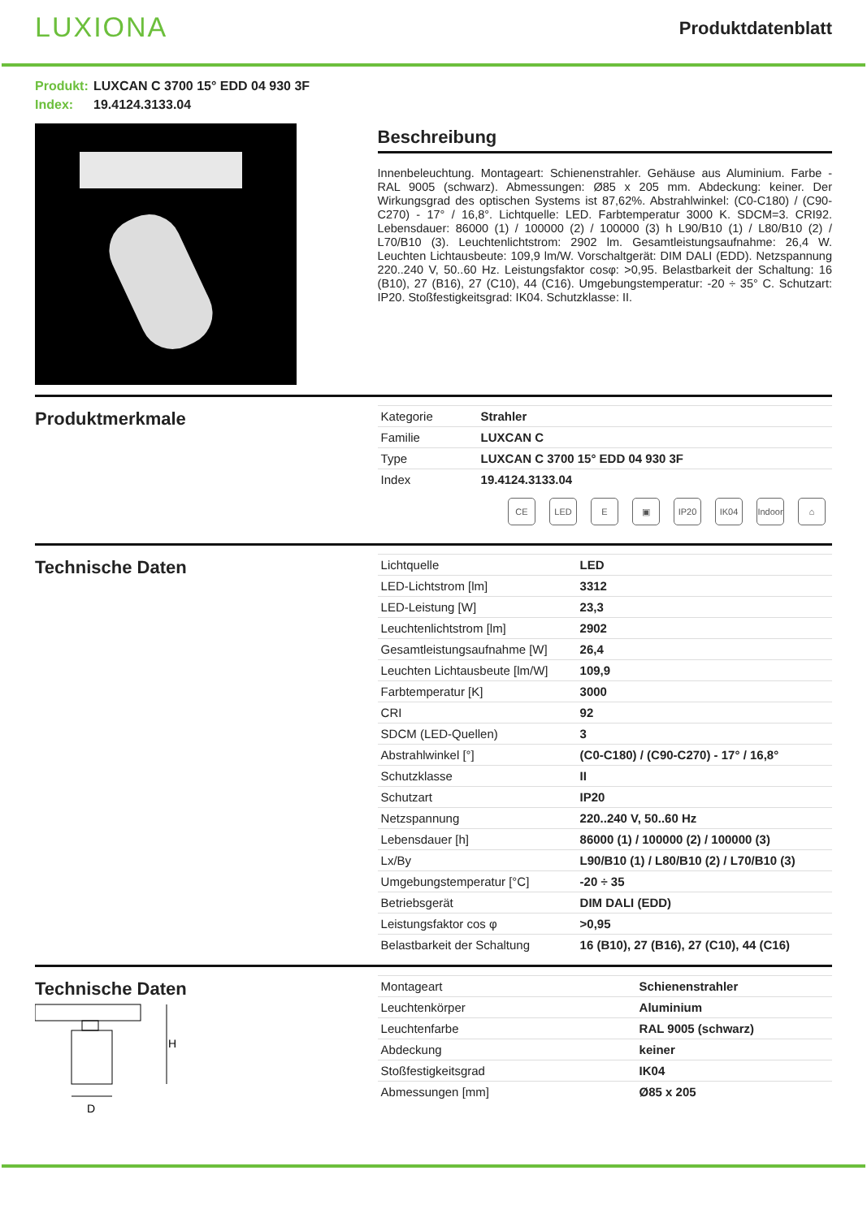LUXIONA
Produktdatenblatt
Produkt: LUXCAN C 3700 15° EDD 04 930 3F
Index: 19.4124.3133.04
Beschreibung
Innenbeleuchtung. Montageart: Schienenstrahler. Gehäuse aus Aluminium. Farbe - RAL 9005 (schwarz). Abmessungen: Ø85 x 205 mm. Abdeckung: keiner. Der Wirkungsgrad des optischen Systems ist 87,62%. Abstrahlwinkel: (C0-C180) / (C90-C270) - 17° / 16,8°. Lichtquelle: LED. Farbtemperatur 3000 K. SDCM=3. CRI92. Lebensdauer: 86000 (1) / 100000 (2) / 100000 (3) h L90/B10 (1) / L80/B10 (2) / L70/B10 (3). Leuchtenlichtstrom: 2902 lm. Gesamtleistungsaufnahme: 26,4 W. Leuchten Lichtausbeute: 109,9 lm/W. Vorschaltgerät: DIM DALI (EDD). Netzspannung 220..240 V, 50..60 Hz. Leistungsfaktor cosφ: >0,95. Belastbarkeit der Schaltung: 16 (B10), 27 (B16), 27 (C10), 44 (C16). Umgebungstemperatur: -20 ÷ 35° C. Schutzart: IP20. Stoßfestigkeitsgrad: IK04. Schutzklasse: II.
Produktmerkmale
| Kategorie | Strahler |
| Familie | LUXCAN C |
| Type | LUXCAN C 3700 15° EDD 04 930 3F |
| Index | 19.4124.3133.04 |
CE LED E ▣ IP20 IK04 Indoor
⌂
Technische Daten
| Lichtquelle | LED |
| LED-Lichtstrom [lm] | 3312 |
| LED-Leistung [W] | 23,3 |
| Leuchtenlichtstrom [lm] | 2902 |
| Gesamtleistungsaufnahme [W] | 26,4 |
| Leuchten Lichtausbeute [lm/W] | 109,9 |
| Farbtemperatur [K] | 3000 |
| CRI | 92 |
| SDCM (LED-Quellen) | 3 |
| Abstrahlwinkel [°] | (C0-C180) / (C90-C270) - 17° / 16,8° |
| Schutzklasse | II |
| Schutzart | IP20 |
| Netzspannung | 220..240 V, 50..60 Hz |
| Lebensdauer [h] | 86000 (1) / 100000 (2) / 100000 (3) |
| Lx/By | L90/B10 (1) / L80/B10 (2) / L70/B10 (3) |
| Umgebungstemperatur [°C] | -20 ÷ 35 |
| Betriebsgerät | DIM DALI (EDD) |
| Leistungsfaktor cos φ | >0,95 |
| Belastbarkeit der Schaltung | 16 (B10), 27 (B16), 27 (C10), 44 (C16) |
Technische Daten
H
D
| Montageart | Schienenstrahler |
| Leuchtenkörper | Aluminium |
| Leuchtenfarbe | RAL 9005 (schwarz) |
| Abdeckung | keiner |
| Stoßfestigkeitsgrad | IK04 |
| Abmessungen [mm] | Ø85 x 205 |